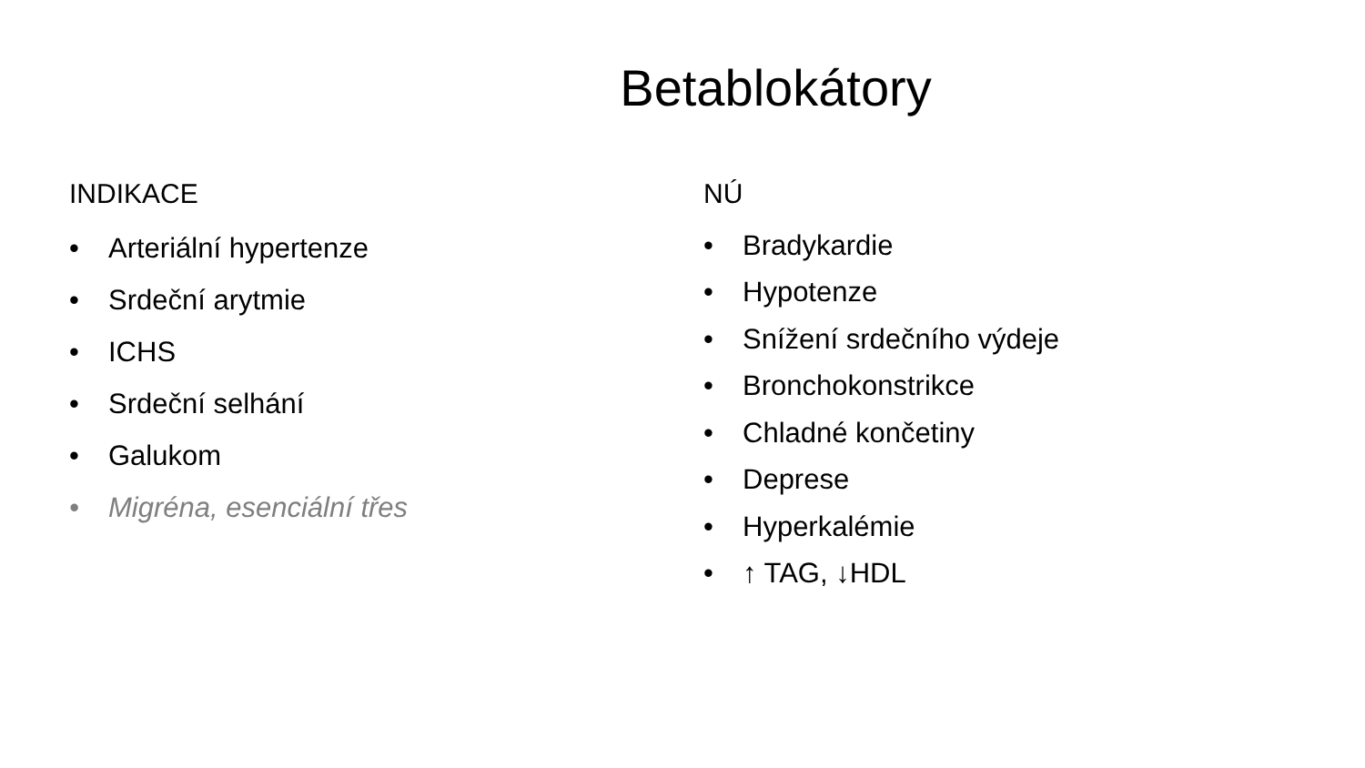Betablokátory
INDIKACE
• Arteriální hypertenze
• Srdeční arytmie
• ICHS
• Srdeční selhání
• Galukom
• Migréna, esenciální třes
NÚ
• Bradykardie
• Hypotenze
• Snížení srdečního výdeje
• Bronchokonstrikce
• Chladné končetiny
• Deprese
• Hyperkalémie
• ↑ TAG, ↓HDL